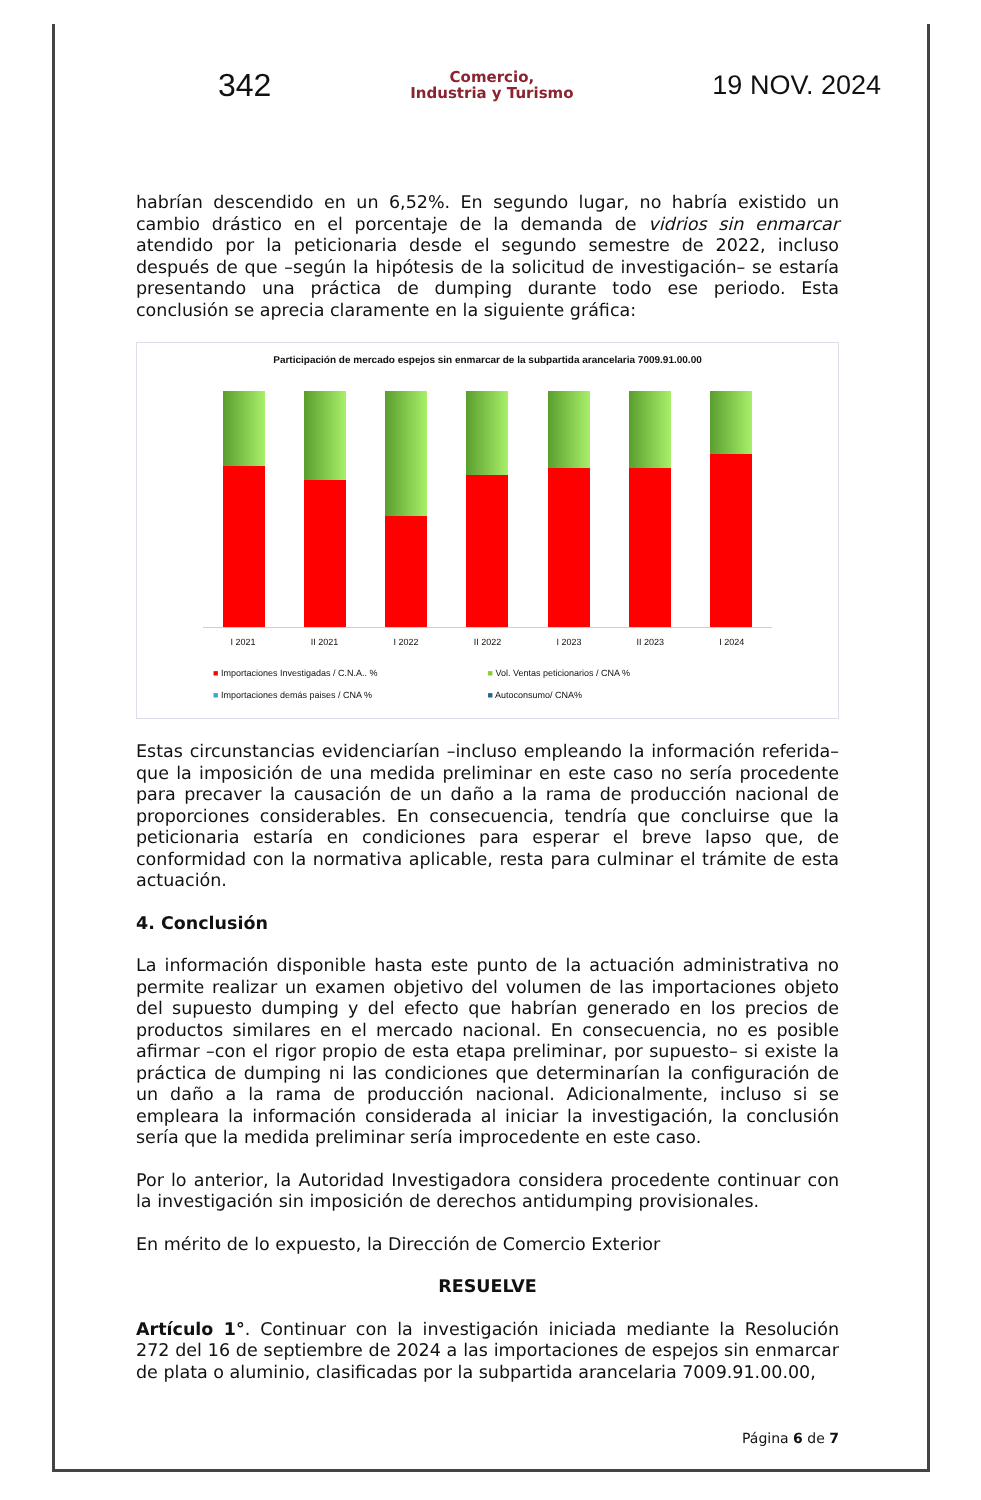342
Comercio,
Industria y Turismo
19 NOV. 2024
habrían descendido en un 6,52%. En segundo lugar, no habría existido un cambio drástico en el porcentaje de la demanda de vidrios sin enmarcar atendido por la peticionaria desde el segundo semestre de 2022, incluso después de que –según la hipótesis de la solicitud de investigación– se estaría presentando una práctica de dumping durante todo ese periodo. Esta conclusión se aprecia claramente en la siguiente gráfica:
Participación de mercado espejos sin enmarcar de la subpartida arancelaria 7009.91.00.00
I 2021 II 2021 I 2022 II 2022 I 2023 II 2023 I 2024
■ Importaciones Investigadas / C.N.A.. % ■ Vol. Ventas peticionarios / CNA % ■ Importaciones demás paises / CNA % ■ Autoconsumo/ CNA%
Estas circunstancias evidenciarían –incluso empleando la información referida– que la imposición de una medida preliminar en este caso no sería procedente para precaver la causación de un daño a la rama de producción nacional de proporciones considerables. En consecuencia, tendría que concluirse que la peticionaria estaría en condiciones para esperar el breve lapso que, de conformidad con la normativa aplicable, resta para culminar el trámite de esta actuación.
4. Conclusión
La información disponible hasta este punto de la actuación administrativa no permite realizar un examen objetivo del volumen de las importaciones objeto del supuesto dumping y del efecto que habrían generado en los precios de productos similares en el mercado nacional. En consecuencia, no es posible afirmar –con el rigor propio de esta etapa preliminar, por supuesto– si existe la práctica de dumping ni las condiciones que determinarían la configuración de un daño a la rama de producción nacional. Adicionalmente, incluso si se empleara la información considerada al iniciar la investigación, la conclusión sería que la medida preliminar sería improcedente en este caso.
Por lo anterior, la Autoridad Investigadora considera procedente continuar con la investigación sin imposición de derechos antidumping provisionales.
En mérito de lo expuesto, la Dirección de Comercio Exterior
RESUELVE
Artículo 1°. Continuar con la investigación iniciada mediante la Resolución 272 del 16 de septiembre de 2024 a las importaciones de espejos sin enmarcar de plata o aluminio, clasificadas por la subpartida arancelaria 7009.91.00.00,
Página 6 de 7